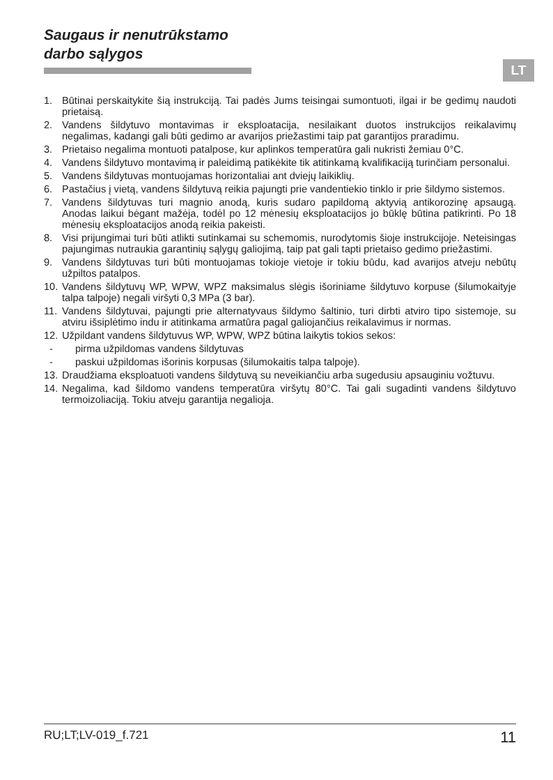Saugaus ir nenutrūkstamo
darbo sąlygos
LT
1. Būtinai perskaitykite šią instrukciją. Tai padės Jums teisingai sumontuoti, ilgai ir be gedimų naudoti prietaisą.
2. Vandens šildytuvo montavimas ir eksploatacija, nesilaikant duotos instrukcijos reikalavimų negalimas, kadangi gali būti gedimo ar avarijos priežastimi taip pat garantijos praradimu.
3. Prietaiso negalima montuoti patalpose, kur aplinkos temperatūra gali nukristi žemiau 0°C.
4. Vandens šildytuvo montavimą ir paleidimą patikėkite tik atitinkamą kvalifikaciją turinčiam personalui.
5. Vandens šildytuvas montuojamas horizontaliai ant dviejų laikiklių.
6. Pastačius į vietą, vandens šildytuvą reikia pajungti prie vandentiekio tinklo ir prie šildymo sistemos.
7. Vandens šildytuvas turi magnio anodą, kuris sudaro papildomą aktyvią antikorozinę apsaugą. Anodas laikui bėgant mažėja, todėl po 12 mėnesių eksploatacijos jo būklę būtina patikrinti. Po 18 mėnesių eksploatacijos anodą reikia pakeisti.
8. Visi prijungimai turi būti atlikti sutinkamai su schemomis, nurodytomis šioje instrukcijoje. Neteisingas pajungimas nutraukia garantinių sąlygų galiojimą, taip pat gali tapti prietaiso gedimo priežastimi.
9. Vandens šildytuvas turi būti montuojamas tokioje vietoje ir tokiu būdu, kad avarijos atveju nebūtų užpiltos patalpos.
10. Vandens šildytuvų WP, WPW, WPZ maksimalus slėgis išoriniame šildytuvo korpuse (šilumokaityje talpa talpoje) negali viršyti 0,3 MPa (3 bar).
11. Vandens šildytuvai, pajungti prie alternatyvaus šildymo šaltinio, turi dirbti atviro tipo sistemoje, su atviru išsiplėtimo indu ir atitinkama armatūra pagal galiojančius reikalavimus ir normas.
12. Užpildant vandens šildytuvus WP, WPW, WPZ būtina laikytis tokios sekos:
- pirma užpildomas vandens šildytuvas
- paskui užpildomas išorinis korpusas (šilumokaitis talpa talpoje).
13. Draudžiama eksploatuoti vandens šildytuvą su neveikiančiu arba sugedusiu apsauginiu vožtuvu.
14. Negalima, kad šildomo vandens temperatūra viršytų 80°C. Tai gali sugadinti vandens šildytuvo termoizoliaciją. Tokiu atveju garantija negalioja.
RU;LT;LV-019_f.721 11